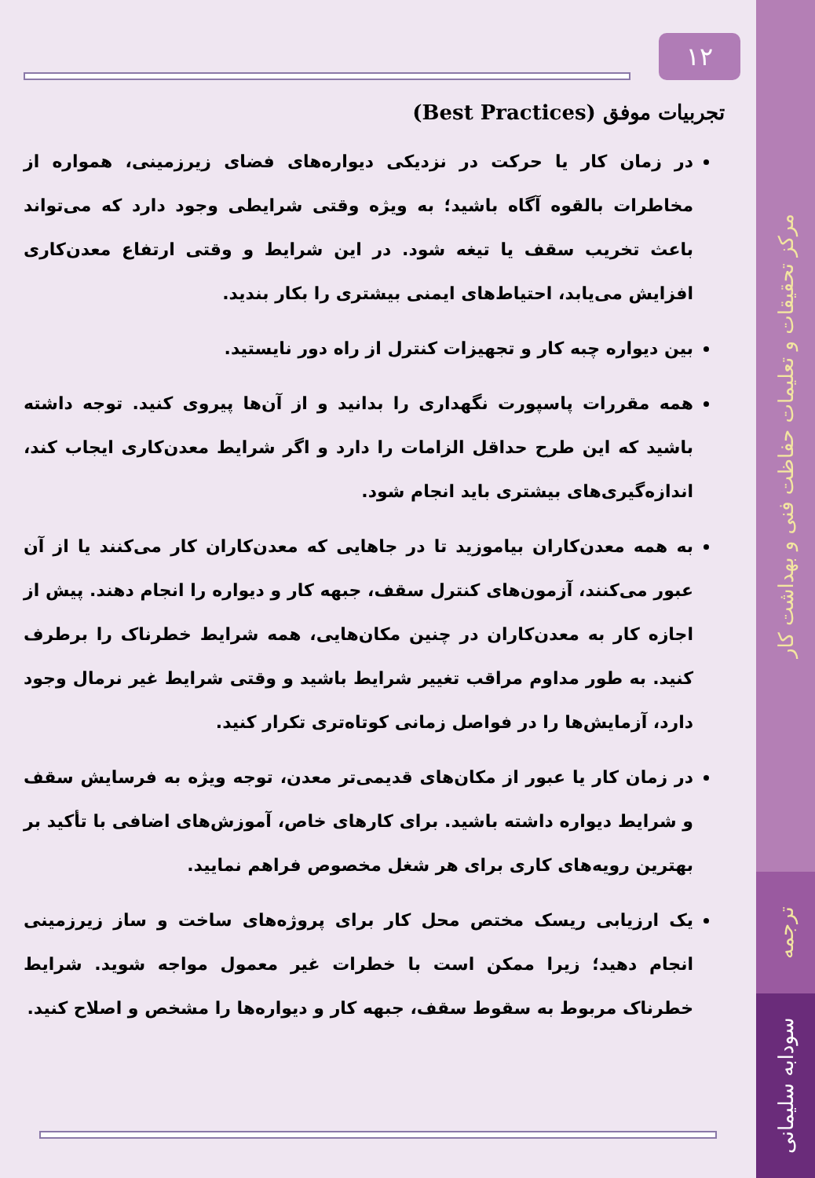مرکز تحقیقات و تعلیمات حفاظت فنی و بهداشت کار
ترجمه
سودابه سلیمانی
۱۲
تجربیات موفق (Best Practices)
در زمان کار یا حرکت در نزدیکی دیواره‌های فضای زیرزمینی، همواره از مخاطرات بالقوه آگاه باشید؛ به ویژه وقتی شرایطی وجود دارد که می‌تواند باعث تخریب سقف یا تیغه شود. در این شرایط و وقتی ارتفاع معدن‌کاری افزایش می‌یابد، احتیاط‌های ایمنی بیشتری را بکار بندید.
بین دیواره چبه کار و تجهیزات کنترل از راه دور نایستید.
همه مقررات پاسپورت نگهداری را بدانید و از آن‌ها پیروی کنید. توجه داشته باشید که این طرح حداقل الزامات را دارد و اگر شرایط معدن‌کاری ایجاب کند، اندازه‌گیری‌های بیشتری باید انجام شود.
به همه معدن‌کاران بیاموزید تا در جاهایی که معدن‌کاران کار می‌کنند یا از آن عبور می‌کنند، آزمون‌های کنترل سقف، جبهه کار و دیواره را انجام دهند. پیش از اجازه کار به معدن‌کاران در چنین مکان‌هایی، همه شرایط خطرناک را برطرف کنید. به طور مداوم مراقب تغییر شرایط باشید و وقتی شرایط غیر نرمال وجود دارد، آزمایش‌ها را در فواصل زمانی کوتاه‌تری تکرار کنید.
در زمان کار یا عبور از مکان‌های قدیمی‌تر معدن، توجه ویژه به فرسایش سقف و شرایط دیواره داشته باشید. برای کارهای خاص، آموزش‌های اضافی با تأکید بر بهترین رویه‌های کاری برای هر شغل مخصوص فراهم نمایید.
یک ارزیابی ریسک مختص محل کار برای پروژه‌های ساخت و ساز زیرزمینی انجام دهید؛ زیرا ممکن است با خطرات غیر معمول مواجه شوید. شرایط خطرناک مربوط به سقوط سقف، جبهه کار و دیواره‌ها را مشخص و اصلاح کنید.